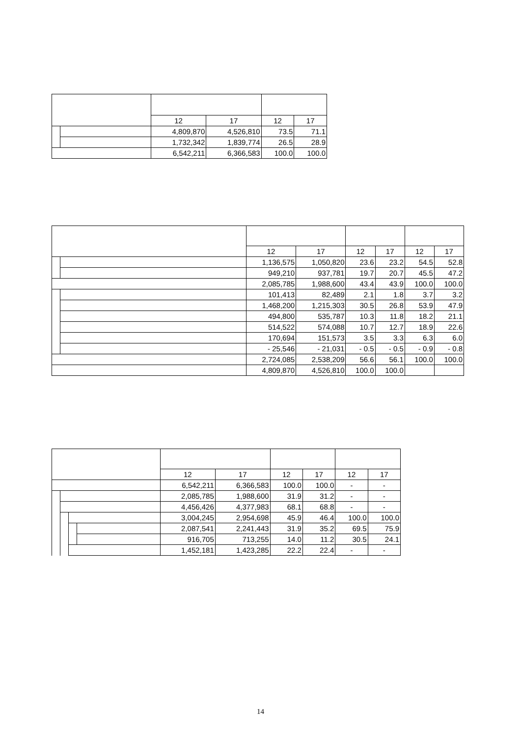| | | 12 | 17 | 12 | 17 |
| --- | --- | --- | --- | --- | --- |
| | | 4,809,870 | 4,526,810 | 73.5 | 71.1 |
| | | 1,732,342 | 1,839,774 | 26.5 | 28.9 |
| | | 6,542,211 | 6,366,583 | 100.0 | 100.0 |
| | | 12 | 17 | 12 | 17 | 12 | 17 |
| --- | --- | --- | --- | --- | --- | --- | --- |
| | | 1,136,575 | 1,050,820 | 23.6 | 23.2 | 54.5 | 52.8 |
| | | 949,210 | 937,781 | 19.7 | 20.7 | 45.5 | 47.2 |
| | | 2,085,785 | 1,988,600 | 43.4 | 43.9 | 100.0 | 100.0 |
| | | 101,413 | 82,489 | 2.1 | 1.8 | 3.7 | 3.2 |
| | | 1,468,200 | 1,215,303 | 30.5 | 26.8 | 53.9 | 47.9 |
| | | 494,800 | 535,787 | 10.3 | 11.8 | 18.2 | 21.1 |
| | | 514,522 | 574,088 | 10.7 | 12.7 | 18.9 | 22.6 |
| | | 170,694 | 151,573 | 3.5 | 3.3 | 6.3 | 6.0 |
| | | - 25,546 | - 21,031 | - 0.5 | - 0.5 | - 0.9 | - 0.8 |
| | | 2,724,085 | 2,538,209 | 56.6 | 56.1 | 100.0 | 100.0 |
| | | 4,809,870 | 4,526,810 | 100.0 | 100.0 | | |
| | | | | 12 | 17 | 12 | 17 | 12 | 17 |
| --- | --- | --- | --- | --- | --- | --- | --- | --- | --- |
| | | | | 6,542,211 | 6,366,583 | 100.0 | 100.0 | - | - |
| | | | | 2,085,785 | 1,988,600 | 31.9 | 31.2 | - | - |
| | | | | 4,456,426 | 4,377,983 | 68.1 | 68.8 | - | - |
| | | | | 3,004,245 | 2,954,698 | 45.9 | 46.4 | 100.0 | 100.0 |
| | | | | 2,087,541 | 2,241,443 | 31.9 | 35.2 | 69.5 | 75.9 |
| | | | | 916,705 | 713,255 | 14.0 | 11.2 | 30.5 | 24.1 |
| | | | | 1,452,181 | 1,423,285 | 22.2 | 22.4 | - | - |
14